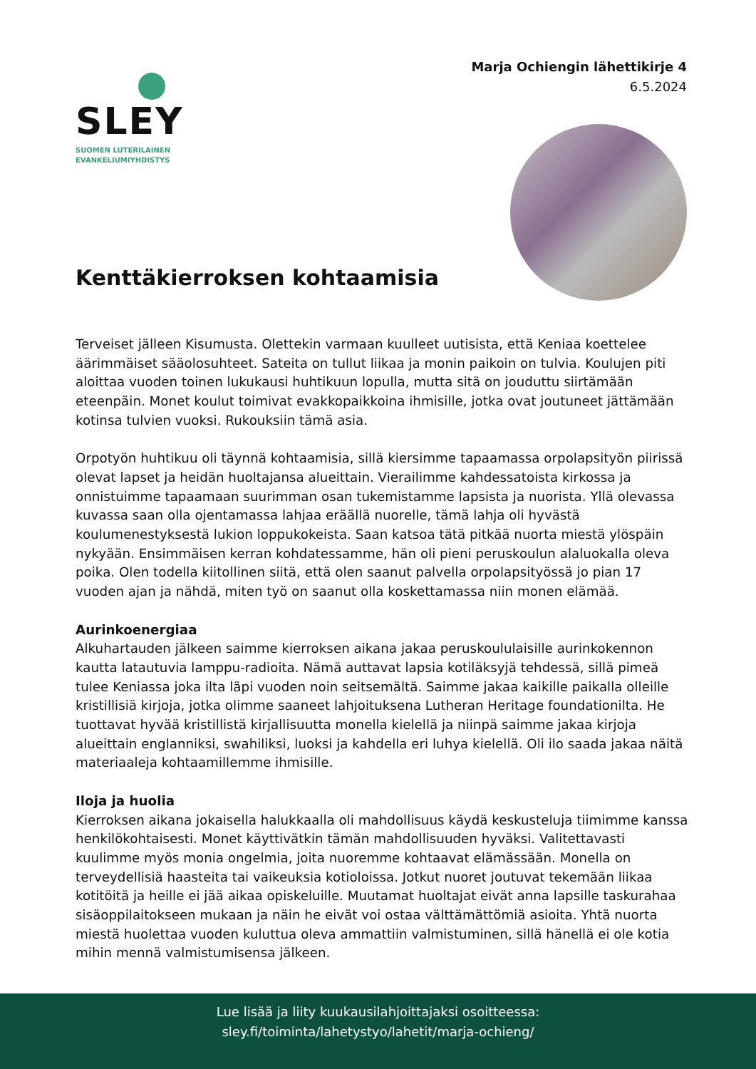SLEY
SUOMEN LUTERILAINEN
EVANKELIUMIYHDISTYS
Marja Ochiengin lähettikirje 4
6.5.2024
Kenttäkierroksen kohtaamisia
Terveiset jälleen Kisumusta. Olettekin varmaan kuulleet uutisista, että Keniaa koettelee äärimmäiset sääolosuhteet. Sateita on tullut liikaa ja monin paikoin on tulvia. Koulujen piti aloittaa vuoden toinen lukukausi huhtikuun lopulla, mutta sitä on jouduttu siirtämään eteenpäin. Monet koulut toimivat evakkopaikkoina ihmisille, jotka ovat joutuneet jättämään kotinsa tulvien vuoksi. Rukouksiin tämä asia.
Orpotyön huhtikuu oli täynnä kohtaamisia, sillä kiersimme tapaamassa orpolapsityön piirissä olevat lapset ja heidän huoltajansa alueittain. Vierailimme kahdessatoista kirkossa ja onnistuimme tapaamaan suurimman osan tukemistamme lapsista ja nuorista. Yllä olevassa kuvassa saan olla ojentamassa lahjaa eräällä nuorelle, tämä lahja oli hyvästä koulumenestyksestä lukion loppukokeista. Saan katsoa tätä pitkää nuorta miestä ylöspäin nykyään. Ensimmäisen kerran kohdatessamme, hän oli pieni peruskoulun alaluokalla oleva poika. Olen todella kiitollinen siitä, että olen saanut palvella orpolapsityössä jo pian 17 vuoden ajan ja nähdä, miten työ on saanut olla koskettamassa niin monen elämää.
Aurinkoenergiaa
Alkuhartauden jälkeen saimme kierroksen aikana jakaa peruskoululaisille aurinkokennon kautta latautuvia lamppu-radioita. Nämä auttavat lapsia kotiläksyjä tehdessä, sillä pimeä tulee Keniassa joka ilta läpi vuoden noin seitsemältä. Saimme jakaa kaikille paikalla olleille kristillisiä kirjoja, jotka olimme saaneet lahjoituksena Lutheran Heritage foundationilta. He tuottavat hyvää kristillistä kirjallisuutta monella kielellä ja niinpä saimme jakaa kirjoja alueittain englanniksi, swahiliksi, luoksi ja kahdella eri luhya kielellä. Oli ilo saada jakaa näitä materiaaleja kohtaamillemme ihmisille.
Iloja ja huolia
Kierroksen aikana jokaisella halukkaalla oli mahdollisuus käydä keskusteluja tiimimme kanssa henkilökohtaisesti. Monet käyttivätkin tämän mahdollisuuden hyväksi. Valitettavasti kuulimme myös monia ongelmia, joita nuoremme kohtaavat elämässään. Monella on terveydellisiä haasteita tai vaikeuksia kotioloissa. Jotkut nuoret joutuvat tekemään liikaa kotitöitä ja heille ei jää aikaa opiskeluille. Muutamat huoltajat eivät anna lapsille taskurahaa sisäoppilaitokseen mukaan ja näin he eivät voi ostaa välttämättömiä asioita. Yhtä nuorta miestä huolettaa vuoden kuluttua oleva ammattiin valmistuminen, sillä hänellä ei ole kotia mihin mennä valmistumisensa jälkeen.
Lue lisää ja liity kuukausilahjoittajaksi osoitteessa:
sley.fi/toiminta/lahetystyo/lahetit/marja-ochieng/